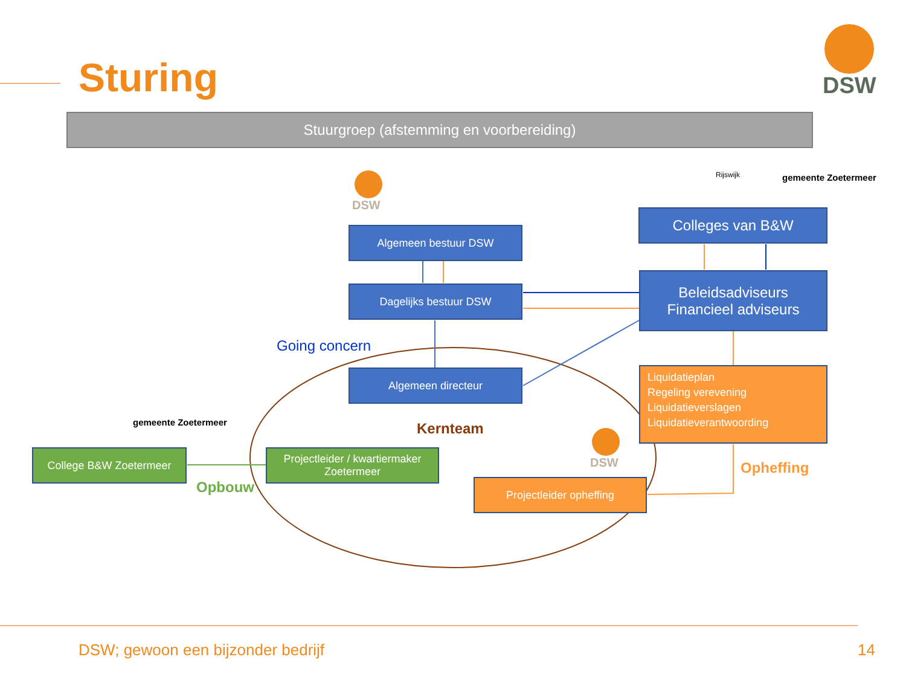Sturing DSW
Stuurgroep (afstemming en voorbereiding)
DSW
DSW
Rijswijk gemeente Zoetermeer
Algemeen bestuur DSW
Dagelijks bestuur DSW
Algemeen directeur
Colleges van B&W
Beleidsadviseurs
Financieel adviseurs
Liquidatieplan
Regeling verevening
Liquidatieverslagen
Liquidatieverantwoording
Going concern
Kernteam
Opheffing
Opbouw
gemeente Zoetermeer
College B&W Zoetermeer
Projectleider / kwartiermaker
Zoetermeer
Projectleider opheffing
DSW; gewoon een bijzonder bedrijf
14